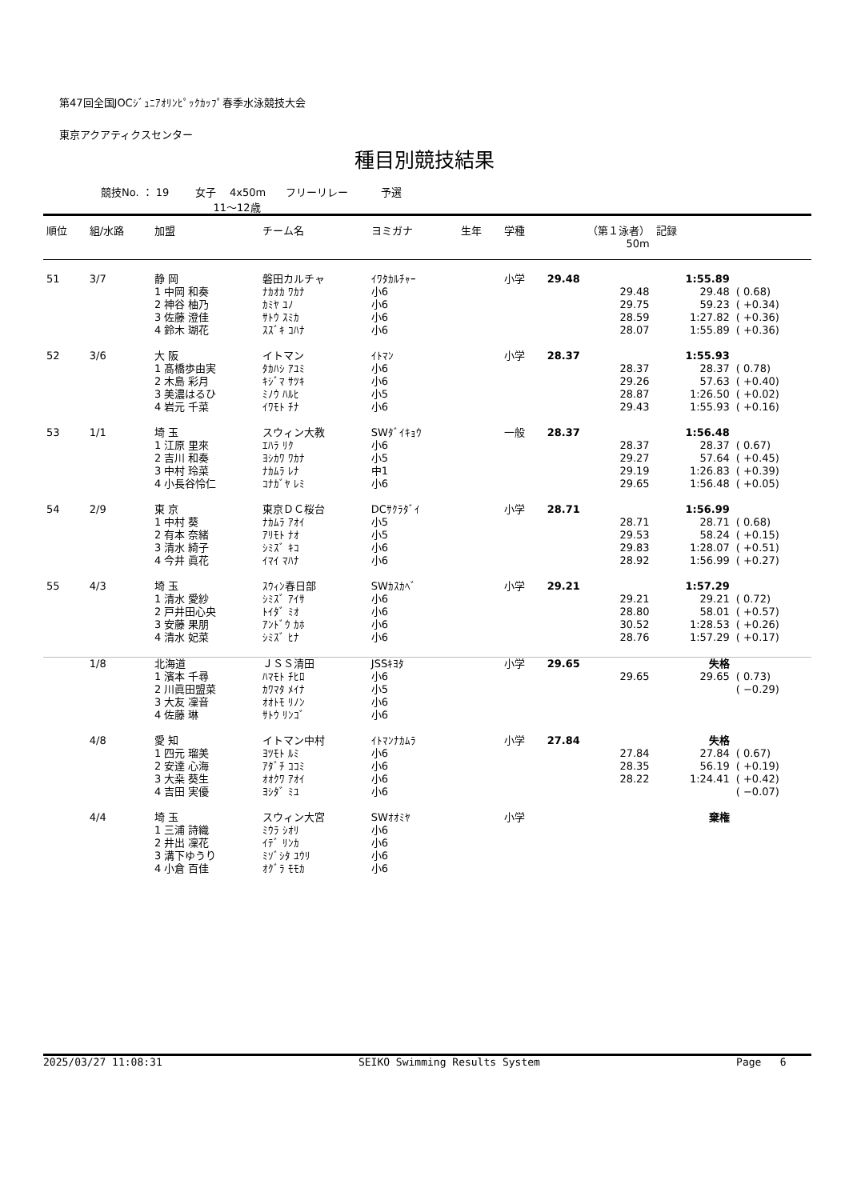第47回全国JOCｼﾞｭﾆｱｵﾘﾝﾋﾟｯｸｶｯﾌﾟ春季水泳競技大会
東京アクアティクスセンター
種目別競技結果
競技No. ： 19 女子 4x50m フリーリレー 予選
11～12歳
| 順位 | 組/水路 | 加盟 | チーム名 | ヨミガナ | 生年 | 学種 | （第１泳者） 50m | 記録 | |
| --- | --- | --- | --- | --- | --- | --- | --- | --- | --- |
| 51 | 3/7 | 静 岡 | 磐田カルチャ | ｲﾜﾀｶﾙﾁｬｰ | | 小学 | 29.48 | 1:55.89 | |
| | | 1 中岡 和奏 | ﾅｶｵｶ ﾜｶﾅ | 小6 | | | 29.48 | 29.48 | ( 0.68) |
| | | 2 神谷 柚乃 | ｶﾐﾔ ﾕﾉ | 小6 | | | 29.75 | 59.23 | ( +0.34) |
| | | 3 佐藤 澄佳 | ｻﾄｳ ｽﾐｶ | 小6 | | | 28.59 | 1:27.82 | ( +0.36) |
| | | 4 鈴木 瑚花 | ｽｽﾞｷ ｺﾊﾅ | 小6 | | | 28.07 | 1:55.89 | ( +0.36) |
| 52 | 3/6 | 大 阪 | イトマン | ｲﾄﾏﾝ | | 小学 | 28.37 | 1:55.93 | |
| | | 1 髙橋歩由実 | ﾀｶﾊｼ ｱﾕﾐ | 小6 | | | 28.37 | 28.37 | ( 0.78) |
| | | 2 木島 彩月 | ｷｼﾞﾏ ｻﾂｷ | 小6 | | | 29.26 | 57.63 | ( +0.40) |
| | | 3 美濃はるひ | ﾐﾉｳ ﾊﾙﾋ | 小5 | | | 28.87 | 1:26.50 | ( +0.02) |
| | | 4 岩元 千菜 | ｲﾜﾓﾄ ﾁﾅ | 小6 | | | 29.43 | 1:55.93 | ( +0.16) |
| 53 | 1/1 | 埼 玉 | スウィン大教 | SWﾀﾞｲｷｮｳ | | 一般 | 28.37 | 1:56.48 | |
| | | 1 江原 里來 | ｴﾊﾗ ﾘｸ | 小6 | | | 28.37 | 28.37 | ( 0.67) |
| | | 2 吉川 和奏 | ﾖｼｶﾜ ﾜｶﾅ | 小5 | | | 29.27 | 57.64 | ( +0.45) |
| | | 3 中村 玲菜 | ﾅｶﾑﾗ ﾚﾅ | 中1 | | | 29.19 | 1:26.83 | ( +0.39) |
| | | 4 小長谷怜仁 | ｺﾅｶﾞﾔ ﾚﾐ | 小6 | | | 29.65 | 1:56.48 | ( +0.05) |
| 54 | 2/9 | 東 京 | 東京ＤＣ桜台 | DCｻｸﾗﾀﾞｲ | | 小学 | 28.71 | 1:56.99 | |
| | | 1 中村 葵 | ﾅｶﾑﾗ ｱｵｲ | 小5 | | | 28.71 | 28.71 | ( 0.68) |
| | | 2 有本 奈緒 | ｱﾘﾓﾄ ﾅｵ | 小5 | | | 29.53 | 58.24 | ( +0.15) |
| | | 3 清水 綺子 | ｼﾐｽﾞ ｷｺ | 小6 | | | 29.83 | 1:28.07 | ( +0.51) |
| | | 4 今井 眞花 | ｲﾏｲ ﾏﾊﾅ | 小6 | | | 28.92 | 1:56.99 | ( +0.27) |
| 55 | 4/3 | 埼 玉 | ｽｳｨﾝ春日部 | SWｶｽｶﾍﾞ | | 小学 | 29.21 | 1:57.29 | |
| | | 1 清水 愛紗 | ｼﾐｽﾞ ｱｲｻ | 小6 | | | 29.21 | 29.21 | ( 0.72) |
| | | 2 戸井田心央 | ﾄｲﾀﾞ ﾐｵ | 小6 | | | 28.80 | 58.01 | ( +0.57) |
| | | 3 安藤 果朋 | ｱﾝﾄﾞｳ ｶﾎ | 小6 | | | 30.52 | 1:28.53 | ( +0.26) |
| | | 4 清水 妃菜 | ｼﾐｽﾞ ﾋﾅ | 小6 | | | 28.76 | 1:57.29 | ( +0.17) |
| | 1/8 | 北海道 | ＪＳＳ清田 | JSSｷﾖﾀ | | 小学 | 29.65 | 失格 | |
| | | 1 濱本 千尋 | ﾊﾏﾓﾄ ﾁﾋﾛ | 小6 | | | 29.65 | 29.65 | ( 0.73) |
| | | 2 川眞田盟菜 | ｶﾜﾏﾀ ﾒｲﾅ | 小5 | | | | | ( −0.29) |
| | | 3 大友 凜音 | ｵｵﾄﾓ ﾘﾉﾝ | 小6 | | | | | |
| | | 4 佐藤 琳 | ｻﾄｳ ﾘﾝｺﾞ | 小6 | | | | | |
| | 4/8 | 愛 知 | イトマン中村 | ｲﾄﾏﾝﾅｶﾑﾗ | | 小学 | 27.84 | 失格 | |
| | | 1 四元 瑠美 | ﾖﾂﾓﾄ ﾙﾐ | 小6 | | | 27.84 | 27.84 | ( 0.67) |
| | | 2 安達 心海 | ｱﾀﾞﾁ ｺｺﾐ | 小6 | | | 28.35 | 56.19 | ( +0.19) |
| | | 3 大桒 葵生 | ｵｵｸﾜ ｱｵｲ | 小6 | | | 28.22 | 1:24.41 | ( +0.42) |
| | | 4 吉田 実優 | ﾖｼﾀﾞ ﾐﾕ | 小6 | | | | | ( −0.07) |
| | 4/4 | 埼 玉 | スウィン大宮 | SWｵｵﾐﾔ | | 小学 | | 棄権 | |
| | | 1 三浦 詩織 | ﾐｳﾗ ｼｵﾘ | 小6 | | | | | |
| | | 2 井出 凜花 | ｲﾃﾞ ﾘﾝｶ | 小6 | | | | | |
| | | 3 溝下ゆうり | ﾐｿﾞｼﾀ ﾕｳﾘ | 小6 | | | | | |
| | | 4 小倉 百佳 | ｵｸﾞﾗ ﾓﾓｶ | 小6 | | | | | |
2025/03/27 11:08:31 SEIKO Swimming Results System Page 6